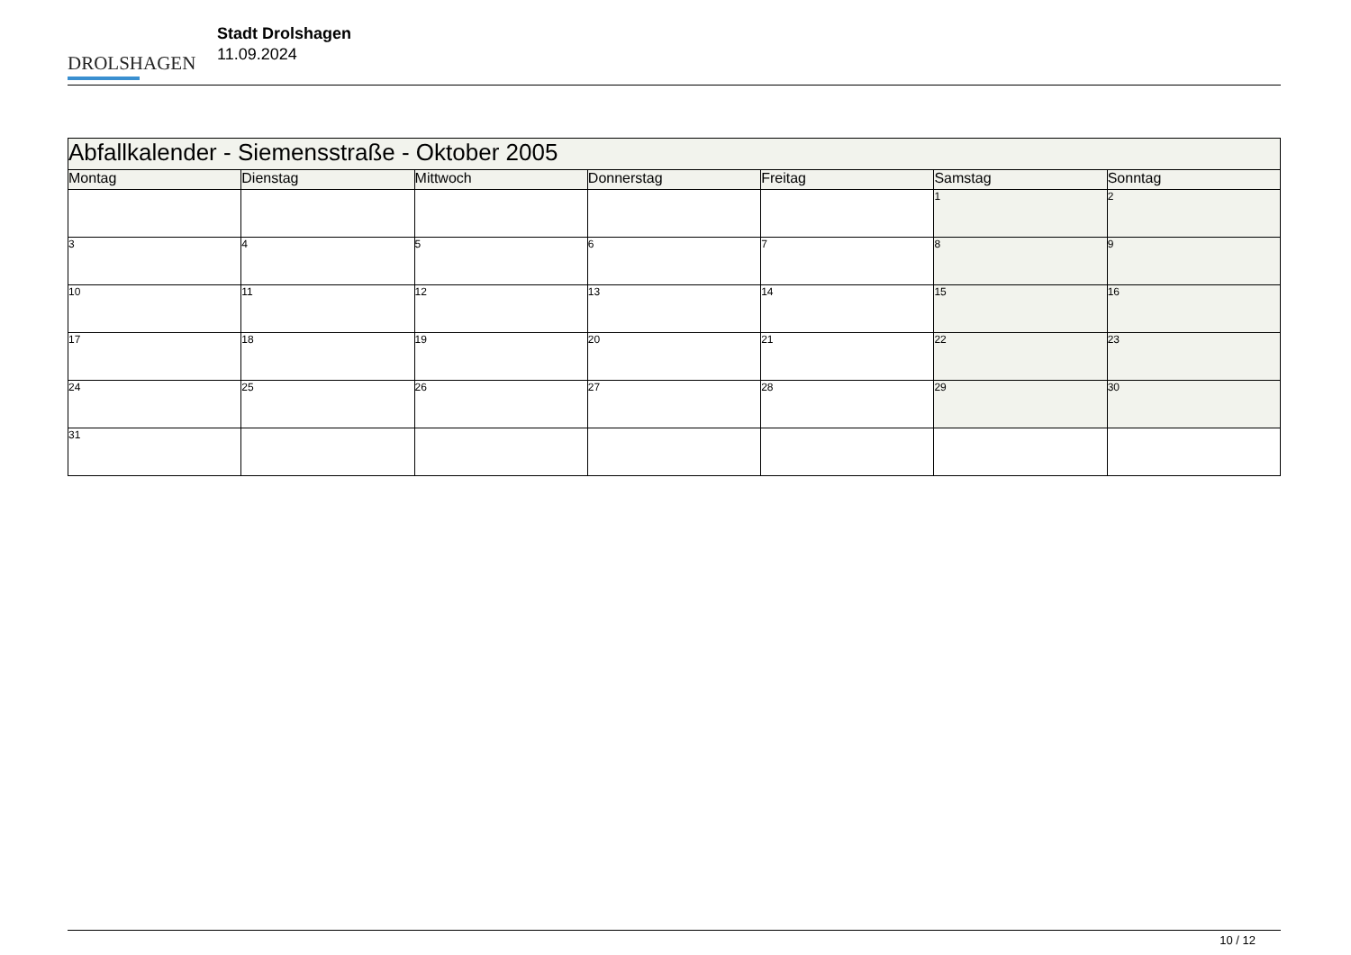DROLSHAGEN
Stadt Drolshagen
11.09.2024
| Abfallkalender - Siemensstraße - Oktober 2005 | | | | | | |
| Montag | Dienstag | Mittwoch | Donnerstag | Freitag | Samstag | Sonntag |
| | | | | | 1 | 2 |
| 3 | 4 | 5 | 6 | 7 | 8 | 9 |
| 10 | 11 | 12 | 13 | 14 | 15 | 16 |
| 17 | 18 | 19 | 20 | 21 | 22 | 23 |
| 24 | 25 | 26 | 27 | 28 | 29 | 30 |
| 31 | | | | | | |
10 / 12